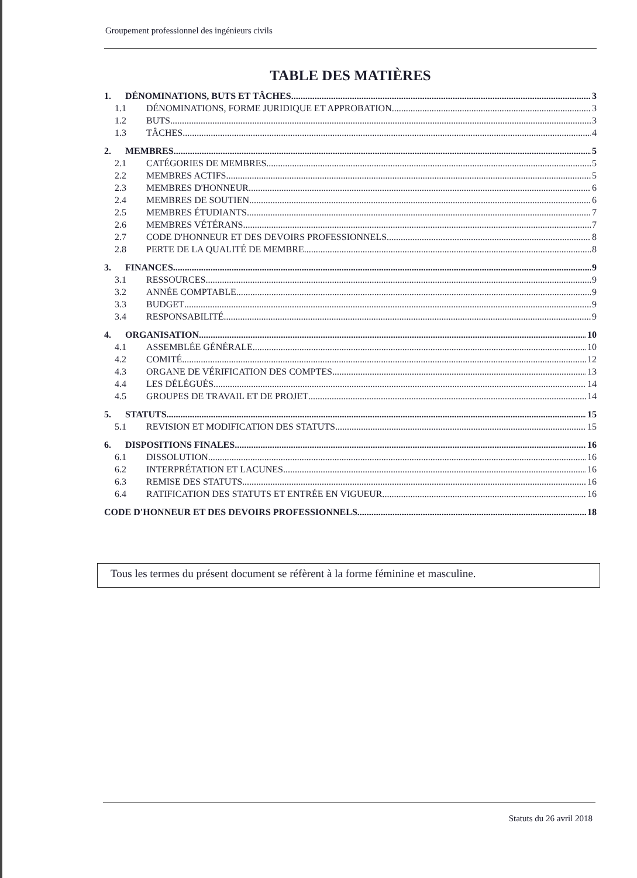Groupement professionnel des ingénieurs civils
TABLE DES MATIÈRES
1. DÉNOMINATIONS, BUTS ET TÂCHES 3
1.1 DÉNOMINATIONS, FORME JURIDIQUE ET APPROBATION 3
1.2 BUTS 3
1.3 TÂCHES 4
2. MEMBRES 5
2.1 CATÉGORIES DE MEMBRES 5
2.2 MEMBRES ACTIFS 5
2.3 MEMBRES D'HONNEUR 6
2.4 MEMBRES DE SOUTIEN 6
2.5 MEMBRES ÉTUDIANTS 7
2.6 MEMBRES VÉTÉRANS 7
2.7 CODE D'HONNEUR ET DES DEVOIRS PROFESSIONNELS 8
2.8 PERTE DE LA QUALITÉ DE MEMBRE 8
3. FINANCES 9
3.1 RESSOURCES 9
3.2 ANNÉE COMPTABLE 9
3.3 BUDGET 9
3.4 RESPONSABILITÉ 9
4. ORGANISATION 10
4.1 ASSEMBLÉE GÉNÉRALE 10
4.2 COMITÉ 12
4.3 ORGANE DE VÉRIFICATION DES COMPTES 13
4.4 LES DÉLÉGUÉS 14
4.5 GROUPES DE TRAVAIL ET DE PROJET 14
5. STATUTS 15
5.1 REVISION ET MODIFICATION DES STATUTS 15
6. DISPOSITIONS FINALES 16
6.1 DISSOLUTION 16
6.2 INTERPRÉTATION ET LACUNES 16
6.3 REMISE DES STATUTS 16
6.4 RATIFICATION DES STATUTS ET ENTRÉE EN VIGUEUR 16
CODE D'HONNEUR ET DES DEVOIRS PROFESSIONNELS 18
Tous les termes du présent document se réfèrent à la forme féminine et masculine.
Statuts du 26 avril 2018